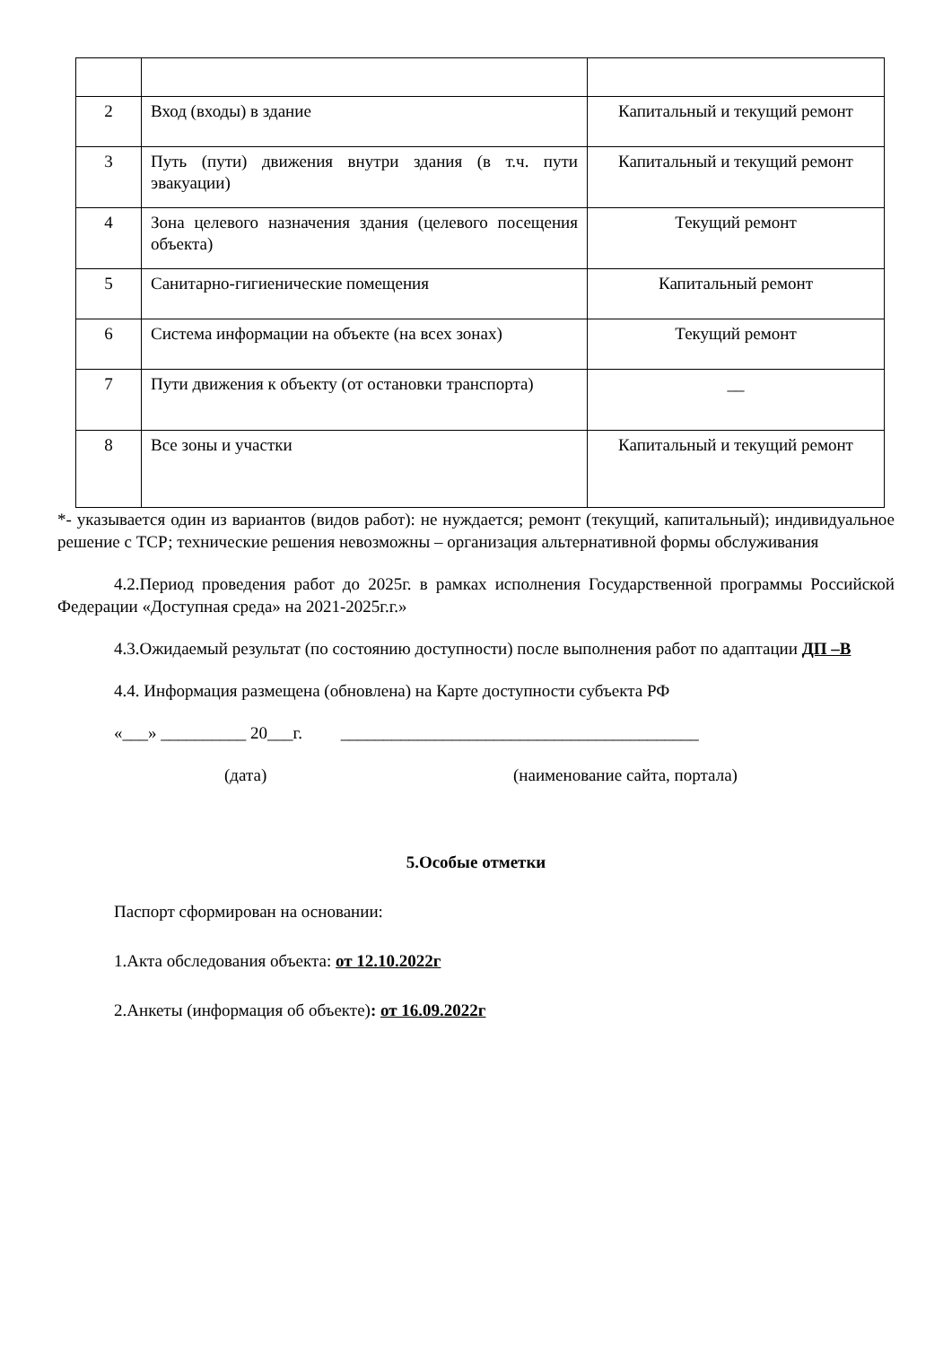| 2 | Вход (входы) в здание | Капитальный и текущий ремонт |
| 3 | Путь (пути) движения внутри здания (в т.ч. пути эвакуации) | Капитальный и текущий ремонт |
| 4 | Зона целевого назначения здания (целевого посещения объекта) | Текущий ремонт |
| 5 | Санитарно-гигиенические помещения | Капитальный ремонт |
| 6 | Система информации на объекте (на всех зонах) | Текущий ремонт |
| 7 | Пути движения к объекту (от остановки транспорта) | __ |
| 8 | Все зоны и участки | Капитальный и текущий ремонт |
*- указывается один из вариантов (видов работ): не нуждается; ремонт (текущий, капитальный); индивидуальное решение с ТСР; технические решения невозможны – организация альтернативной формы обслуживания
4.2.Период проведения работ до 2025г. в рамках исполнения Государственной программы Российской Федерации «Доступная среда» на 2021-2025г.г.»
4.3.Ожидаемый результат (по состоянию доступности) после выполнения работ по адаптации ДП –В
4.4. Информация размещена (обновлена) на Карте доступности субъекта РФ
«___» __________ 20___г. __________________________________________
(дата) (наименование сайта, портала)
5.Особые отметки
Паспорт сформирован на основании:
1.Акта обследования объекта: от 12.10.2022г
2.Анкеты (информация об объекте): от 16.09.2022г